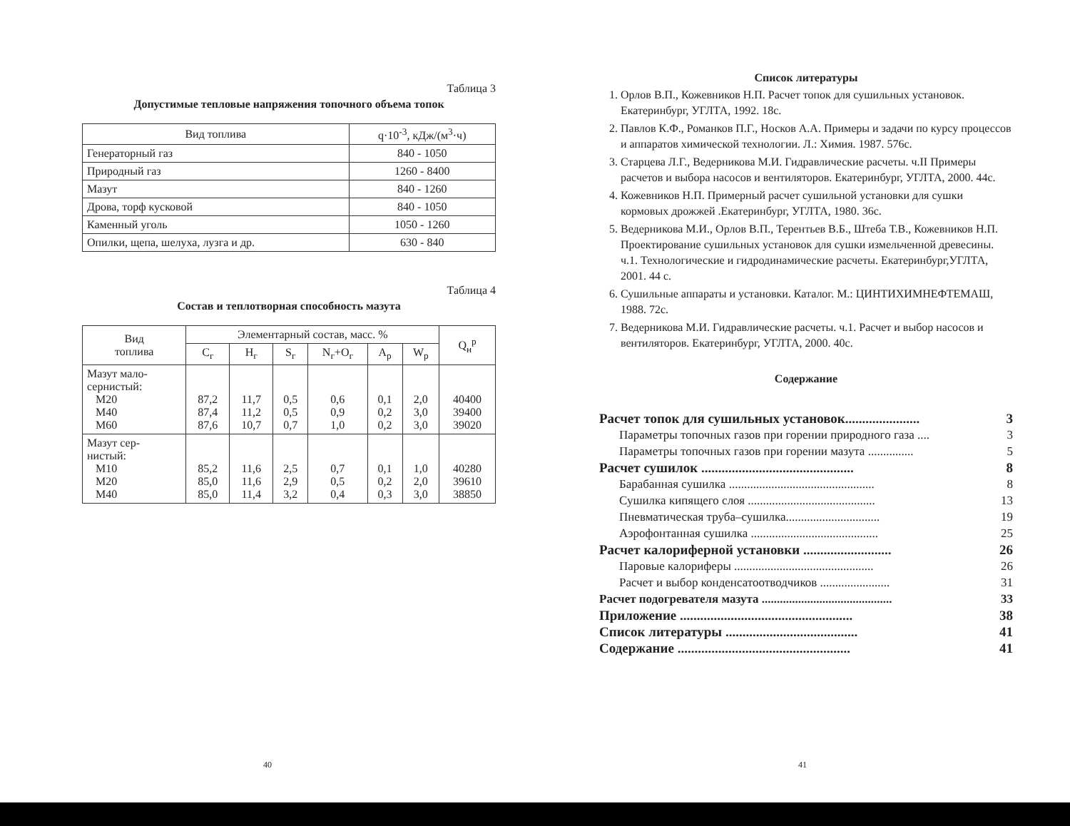Таблица 3
Допустимые тепловые напряжения топочного объема топок
| Вид топлива | q·10<sup>-3</sup>, кДж/(м<sup>3</sup>·ч) |
| --- | --- |
| Генераторный газ | 840 - 1050 |
| Природный газ | 1260 - 8400 |
| Мазут | 840 - 1260 |
| Дрова, торф кусковой | 840 - 1050 |
| Каменный уголь | 1050 - 1260 |
| Опилки, щепа, шелуха, лузга и др. | 630 - 840 |
Таблица 4
Состав и теплотворная способность мазута
| Вид топлива | Элементарный состав, масс. % | | | | | | Q<sub>н</sub><sup>р</sup> |
| --- | --- | --- | --- | --- | --- | --- | --- |
| | C<sub>г</sub> | H<sub>г</sub> | S<sub>г</sub> | N<sub>г</sub>+O<sub>г</sub> | A<sub>р</sub> | W<sub>р</sub> | |
| Мазут мало- сернистый: М20 М40 М60 | 87,2 87,4 87,6 | 11,7 11,2 10,7 | 0,5 0,5 0,7 | 0,6 0,9 1,0 | 0,1 0,2 0,2 | 2,0 3,0 3,0 | 40400 39400 39020 |
| Мазут сер- нистый: М10 М20 М40 | 85,2 85,0 85,0 | 11,6 11,6 11,4 | 2,5 2,9 3,2 | 0,7 0,5 0,4 | 0,1 0,2 0,3 | 1,0 2,0 3,0 | 40280 39610 38850 |
40
Список литературы
1. Орлов В.П., Кожевников Н.П. Расчет топок для сушильных установок. Екатеринбург, УГЛТА, 1992. 18с.
2. Павлов К.Ф., Романков П.Г., Носков А.А. Примеры и задачи по курсу процессов и аппаратов химической технологии. Л.: Химия. 1987. 576с.
3. Старцева Л.Г., Ведерникова М.И. Гидравлические расчеты. ч.II Примеры расчетов и выбора насосов и вентиляторов. Екатеринбург, УГЛТА, 2000. 44с.
4. Кожевников Н.П. Примерный расчет сушильной установки для сушки кормовых дрожжей .Екатеринбург, УГЛТА, 1980. 36с.
5. Ведерникова М.И., Орлов В.П., Терентьев В.Б., Штеба Т.В., Кожевников Н.П. Проектирование сушильных установок для сушки измельченной древесины. ч.1. Технологические и гидродинамические расчеты. Екатеринбург,УГЛТА, 2001. 44 с.
6. Сушильные аппараты и установки. Каталог. М.: ЦИНТИХИМНЕФТЕМАШ, 1988. 72с.
7. Ведерникова М.И. Гидравлические расчеты. ч.1. Расчет и выбор насосов и вентиляторов. Екатеринбург, УГЛТА, 2000. 40с.
Содержание
Расчет топок для сушильных установок...................... 3
Параметры топочных газов при горении природного газа .... 3
Параметры топочных газов при горении мазута ............... 5
Расчет сушилок ............................................. 8
Барабанная сушилка ................................................ 8
Сушилка кипящего слоя .......................................... 13
Пневматическая труба–сушилка............................... 19
Аэрофонтанная сушилка .......................................... 25
Расчет калориферной установки .......................... 26
Паровые калориферы .............................................. 26
Расчет и выбор конденсатоотводчиков ....................... 31
Расчет подогревателя мазута ........................................... 33
Приложение ................................................... 38
Список литературы ....................................... 41
Содержание ................................................... 41
41